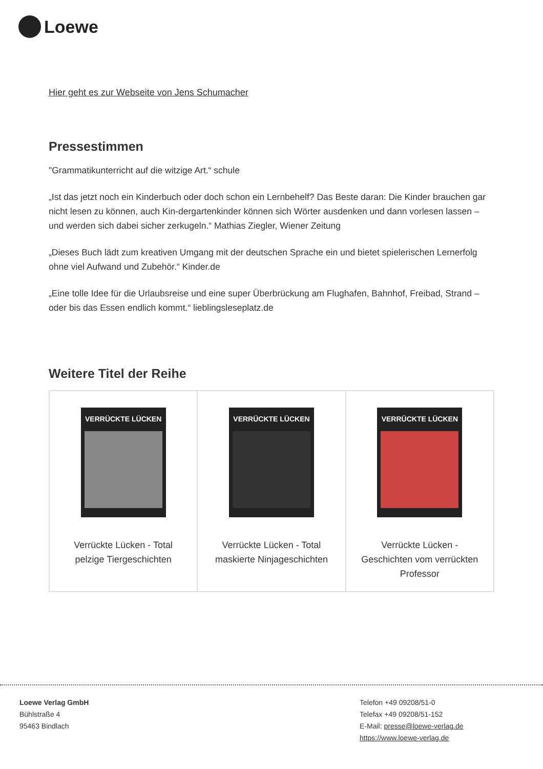Loewe
Hier geht es zur Webseite von Jens Schumacher
Pressestimmen
"Grammatikunterricht auf die witzige Art.“ schule
„Ist das jetzt noch ein Kinderbuch oder doch schon ein Lernbehelf? Das Beste daran: Die Kinder brauchen gar nicht lesen zu können, auch Kin-dergartenkinder können sich Wörter ausdenken und dann vorlesen lassen – und werden sich dabei sicher zerkugeln.“ Mathias Ziegler, Wiener Zeitung
„Dieses Buch lädt zum kreativen Umgang mit der deutschen Sprache ein und bietet spielerischen Lernerfolg ohne viel Aufwand und Zubehör.“ Kinder.de
„Eine tolle Idee für die Urlaubsreise und eine super Überbrückung am Flughafen, Bahnhof, Freibad, Strand – oder bis das Essen endlich kommt.“ lieblingsleseplatz.de
Weitere Titel der Reihe
| VERRÜCKTE LÜCKEN Verrückte Lücken - Total pelzige Tiergeschichten | VERRÜCKTE LÜCKEN Verrückte Lücken - Total maskierte Ninjageschichten | VERRÜCKTE LÜCKEN Verrückte Lücken - Geschichten vom verrückten Professor |
Loewe Verlag GmbH
Bühlstraße 4
95463 Bindlach
Telefon +49 09208/51-0
Telefax +49 09208/51-152
E-Mail: presse@loewe-verlag.de
https://www.loewe-verlag.de